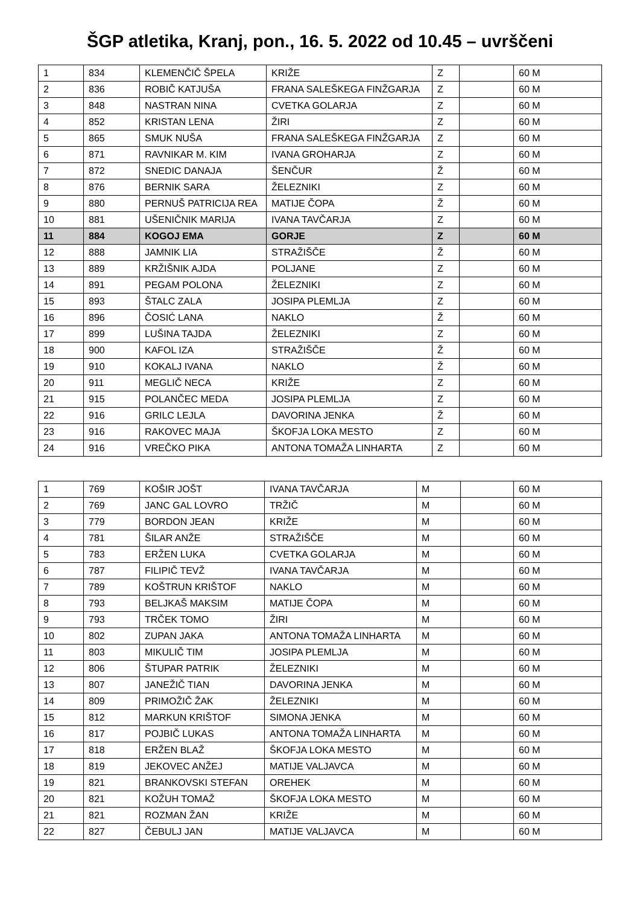ŠGP atletika, Kranj, pon., 16. 5. 2022 od 10.45 – uvrščeni
| 1 | 834 | KLEMENČIČ ŠPELA | KRIŽE | Z | | 60 M |
| 2 | 836 | ROBIČ KATJUŠA | FRANA SALEŠKEGA FINŽGARJA | Z | | 60 M |
| 3 | 848 | NASTRAN NINA | CVETKA GOLARJA | Z | | 60 M |
| 4 | 852 | KRISTAN LENA | ŽIRI | Z | | 60 M |
| 5 | 865 | SMUK NUŠA | FRANA SALEŠKEGA FINŽGARJA | Z | | 60 M |
| 6 | 871 | RAVNIKAR M. KIM | IVANA GROHARJA | Z | | 60 M |
| 7 | 872 | SNEDIC DANAJA | ŠENČUR | Ž | | 60 M |
| 8 | 876 | BERNIK SARA | ŽELEZNIKI | Z | | 60 M |
| 9 | 880 | PERNUŠ PATRICIJA REA | MATIJE ČOPA | Ž | | 60 M |
| 10 | 881 | UŠENIČNIK MARIJA | IVANA TAVČARJA | Z | | 60 M |
| 11 | 884 | KOGOJ EMA | GORJE | Z | | 60 M |
| 12 | 888 | JAMNIK LIA | STRAŽIŠČE | Ž | | 60 M |
| 13 | 889 | KRŽIŠNIK AJDA | POLJANE | Z | | 60 M |
| 14 | 891 | PEGAM POLONA | ŽELEZNIKI | Z | | 60 M |
| 15 | 893 | ŠTALC ZALA | JOSIPA PLEMLJA | Z | | 60 M |
| 16 | 896 | ČOSIĆ LANA | NAKLO | Ž | | 60 M |
| 17 | 899 | LUŠINA TAJDA | ŽELEZNIKI | Z | | 60 M |
| 18 | 900 | KAFOL IZA | STRAŽIŠČE | Ž | | 60 M |
| 19 | 910 | KOKALJ IVANA | NAKLO | Ž | | 60 M |
| 20 | 911 | MEGLIČ NECA | KRIŽE | Z | | 60 M |
| 21 | 915 | POLANČEC MEDA | JOSIPA PLEMLJA | Z | | 60 M |
| 22 | 916 | GRILC LEJLA | DAVORINA JENKA | Ž | | 60 M |
| 23 | 916 | RAKOVEC MAJA | ŠKOFJA LOKA MESTO | Z | | 60 M |
| 24 | 916 | VREČKO PIKA | ANTONA TOMAŽA LINHARTA | Z | | 60 M |
| 1 | 769 | KOŠIR JOŠT | IVANA TAVČARJA | M | | 60 M |
| 2 | 769 | JANC GAL LOVRO | TRŽIČ | M | | 60 M |
| 3 | 779 | BORDON JEAN | KRIŽE | M | | 60 M |
| 4 | 781 | ŠILAR ANŽE | STRAŽIŠČE | M | | 60 M |
| 5 | 783 | ERŽEN LUKA | CVETKA GOLARJA | M | | 60 M |
| 6 | 787 | FILIPIČ TEVŽ | IVANA TAVČARJA | M | | 60 M |
| 7 | 789 | KOŠTRUN KRIŠTOF | NAKLO | M | | 60 M |
| 8 | 793 | BELJKAŠ MAKSIM | MATIJE ČOPA | M | | 60 M |
| 9 | 793 | TRČEK TOMO | ŽIRI | M | | 60 M |
| 10 | 802 | ZUPAN JAKA | ANTONA TOMAŽA LINHARTA | M | | 60 M |
| 11 | 803 | MIKULIČ TIM | JOSIPA PLEMLJA | M | | 60 M |
| 12 | 806 | ŠTUPAR PATRIK | ŽELEZNIKI | M | | 60 M |
| 13 | 807 | JANEŽIČ TIAN | DAVORINA JENKA | M | | 60 M |
| 14 | 809 | PRIMOŽIČ ŽAK | ŽELEZNIKI | M | | 60 M |
| 15 | 812 | MARKUN KRIŠTOF | SIMONA JENKA | M | | 60 M |
| 16 | 817 | POJBIČ LUKAS | ANTONA TOMAŽA LINHARTA | M | | 60 M |
| 17 | 818 | ERŽEN BLAŽ | ŠKOFJA LOKA MESTO | M | | 60 M |
| 18 | 819 | JEKOVEC ANŽEJ | MATIJE VALJAVCA | M | | 60 M |
| 19 | 821 | BRANKOVSKI STEFAN | OREHEK | M | | 60 M |
| 20 | 821 | KOŽUH TOMAŽ | ŠKOFJA LOKA MESTO | M | | 60 M |
| 21 | 821 | ROZMAN ŽAN | KRIŽE | M | | 60 M |
| 22 | 827 | ČEBULJ JAN | MATIJE VALJAVCA | M | | 60 M |